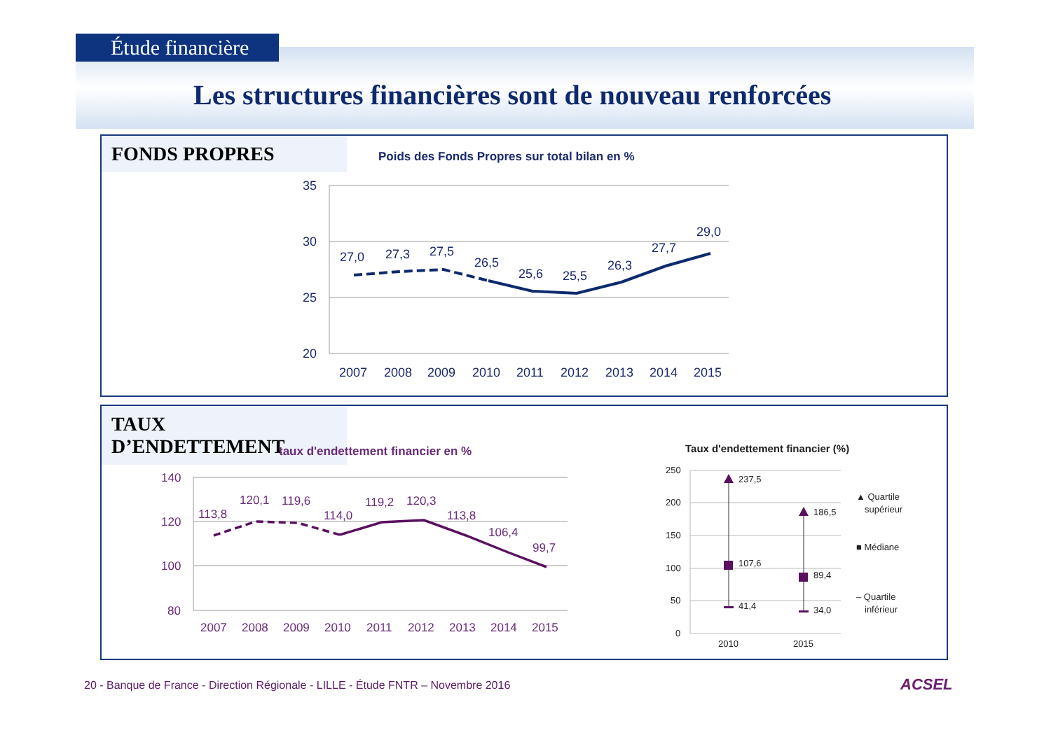Étude financière
Les structures financières sont de nouveau renforcées
FONDS PROPRES
Poids des Fonds Propres sur total bilan en %
35
30
25
20
27,0
27,3
27,5
26,5
25,6
25,5
26,3
27,7
29,0
2007
2008
2009
2010
2011
2012
2013
2014
2015
TAUX D’ENDETTEMENT
taux d'endettement financier en %
140
120
100
80
113,8
120,1
119,6
114,0
119,2
120,3
113,8
106,4
99,7
2007
2008
2009
2010
2011
2012
2013
2014
2015
Taux d'endettement financier (%)
250
200
150
100
50
0
237,5
107,6
41,4
186,5
89,4
34,0
2010
2015
▲ Quartile
supérieur
■ Médiane
– Quartile
inférieur
20 - Banque de France - Direction Régionale - LILLE - Étude FNTR – Novembre 2016
ACSEL